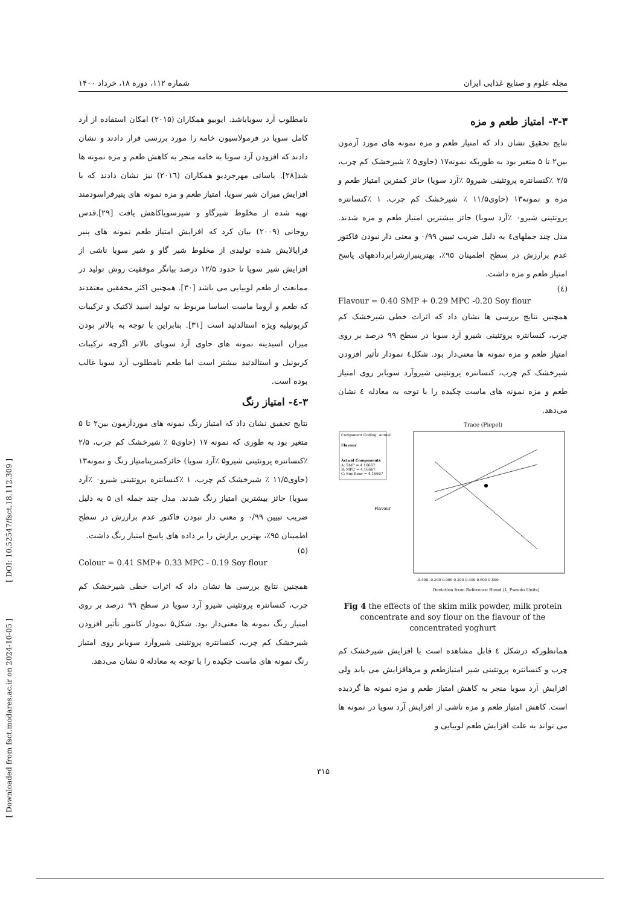[ DOI: 10.52547/fsct.18.112.309 ]
[ Downloaded from fsct.modares.ac.ir on 2024-10-05 ]
مجله علوم و صنایع غذایی ایران شماره ۱۱۲، دوره ۱۸، خرداد ۱۴۰۰
۳-۳- امتیاز طعم و مزه
نتایج تحقیق نشان داد که امتیاز طعم و مزه نمونه های مورد آزمون بین۲ تا ۵ متغیر بود به طوریکه نمونه۱۷ (حاوی۵ ٪ شیرخشک کم چرب، ۲/۵ ٪کنسانتره پروتئینی شیرو۵ ٪آرد سویا) حائز کمترین امتیاز طعم و مزه و نمونه۱۳ (حاوی۱۱/۵ ٪ شیرخشک کم چرب، ۱ ٪کنسانتره پروتئینی شیرو۰ ٪آرد سویا) حائز بیشترین امتیاز طعم و مزه شدند. مدل چند جملهای٤ به دلیل ضریب تبیین ۰/۹۹ و معنی دار نبودن فاکتور عدم برارزش در سطح اطمینان ۹۵٪، بهترینبرازشرابردادههای پاسخ امتیاز طعم و مزه داشت.
(٤)
Flavour = 0.40 SMP + 0.29 MPC -0.20 Soy flour
همچنین نتایج بررسی ها نشان داد که اثرات خطی شیرخشک کم چرب، کنسانتره پروتئینی شیرو آرد سویا در سطح ۹۹ درصد بر روی امتیاز طعم و مزه نمونه ها معنی‌دار بود. شکل٤ نمودار تأثیر افزودن شیرخشک کم چرب، کنسانتره پروتئینی شیروآرد سویابر روی امتیاز طعم و مزه نمونه های ماست چکیده را با توجه به معادله ٤ نشان می‌دهد.
Component Coding: Actual
Flavour
Actual Components
A: SMP = 4.16667
B: MPC = 4.16667
C: Soy flour = 4.16667
Trace (Piepel)
Flavour
Deviation from Reference Blend (L_Pseudo Units)
-0.400 -0.200 0.000 0.200 0.400 0.600 0.800
Fig 4 the effects of the skim milk powder, milk protein concentrate and soy flour on the flavour of the concentrated yoghurt
همانطورکه درشکل ٤ قابل مشاهده است با افزایش شیرخشک کم چرب و کنسانتره پروتئینی شیر امتیازطعم و مزهافزایش می یابد ولی افزایش آرد سویا منجر به کاهش امتیاز طعم و مزه نمونه ها گردیده است. کاهش امتیاز طعم و مزه ناشی از افزایش آرد سویا در نمونه ها می تواند به علت افزایش طعم لوبیایی و
نامطلوب آرد سویاباشد. ایوبیو همکاران (۲۰۱۵) امکان استفاده از آرد کامل سویا در فرمولاسیون خامه را مورد بررسی قرار دادند و نشان دادند که افزودن آرد سویا به خامه منجر به کاهش طعم و مزه نمونه ها شد[۲۸]. یاسائی مهرجردیو همکاران (۲۰۱٦) نیز نشان دادند که با افزایش میزان شیر سویا، امتیاز طعم و مزه نمونه های پنیرفراسودمند تهیه شده از مخلوط شیرگاو و شیرسویاکاهش یافت [۲۹].قدس روحانی (۲۰۰۹) بیان کرد که افزایش امتیاز طعم نمونه های پنیر فراپالایش شده تولیدی از مخلوط شیر گاو و شیر سویا ناشی از افزایش شیر سویا تا حدود ۱۲/۵ درصد بیانگر موفقیت روش تولید در ممانعت از طعم لوبیایی می باشد [۳۰]. همچنین اکثر محققین معتقدند که طعم و آروما ماست اساسا مربوط به تولید اسید لاکتیک و ترکیبات کربونیلبه ویژه استالدئید است [۳۱]. بنابراین با توجه به بالاتر بودن میزان اسیدیته نمونه های حاوی آرد سویای بالاتر اگرچه ترکیبات کربونیل و استالدئید بیشتر است اما طعم نامطلوب آرد سویا غالب بوده است.
۳-٤- امتیاز رنگ
نتایج تحقیق نشان داد که امتیاز رنگ نمونه های موردآزمون بین۲ تا ۵ متغیر بود به طوری که نمونه ۱۷ (حاوی۵ ٪ شیرخشک کم چرب، ۲/۵ ٪کنسانتره پروتئینی شیرو۵ ٪آرد سویا) حائزکمترینامتیاز رنگ و نمونه۱۳ (حاوی۱۱/۵ ٪ شیرخشک کم چرب، ۱ ٪کنسانتره پروتئینی شیرو۰ ٪آرد سویا) حائز بیشترین امتیاز رنگ شدند. مدل چند جمله ای ۵ به دلیل ضریب تبیین ۰/۹۹ و معنی دار نبودن فاکتور عدم برارزش در سطح اطمینان ۹۵٪، بهترین برازش را بر داده های پاسخ امتیاز رنگ داشت.
(۵)
Colour = 0.41 SMP+ 0.33 MPC - 0.19 Soy flour
همچنین نتایج بررسی ها نشان داد که اثرات خطی شیرخشک کم چرب، کنسانتره پروتئینی شیرو آرد سویا در سطح ۹۹ درصد بر روی امتیاز رنگ نمونه ها معنی‌دار بود. شکل۵ نمودار کانتور تأثیر افزودن شیرخشک کم چرب، کنسانتره پروتئینی شیروآرد سویابر روی امتیاز رنگ نمونه های ماست چکیده را با توجه به معادله ۵ نشان می‌دهد.
۳۱۵